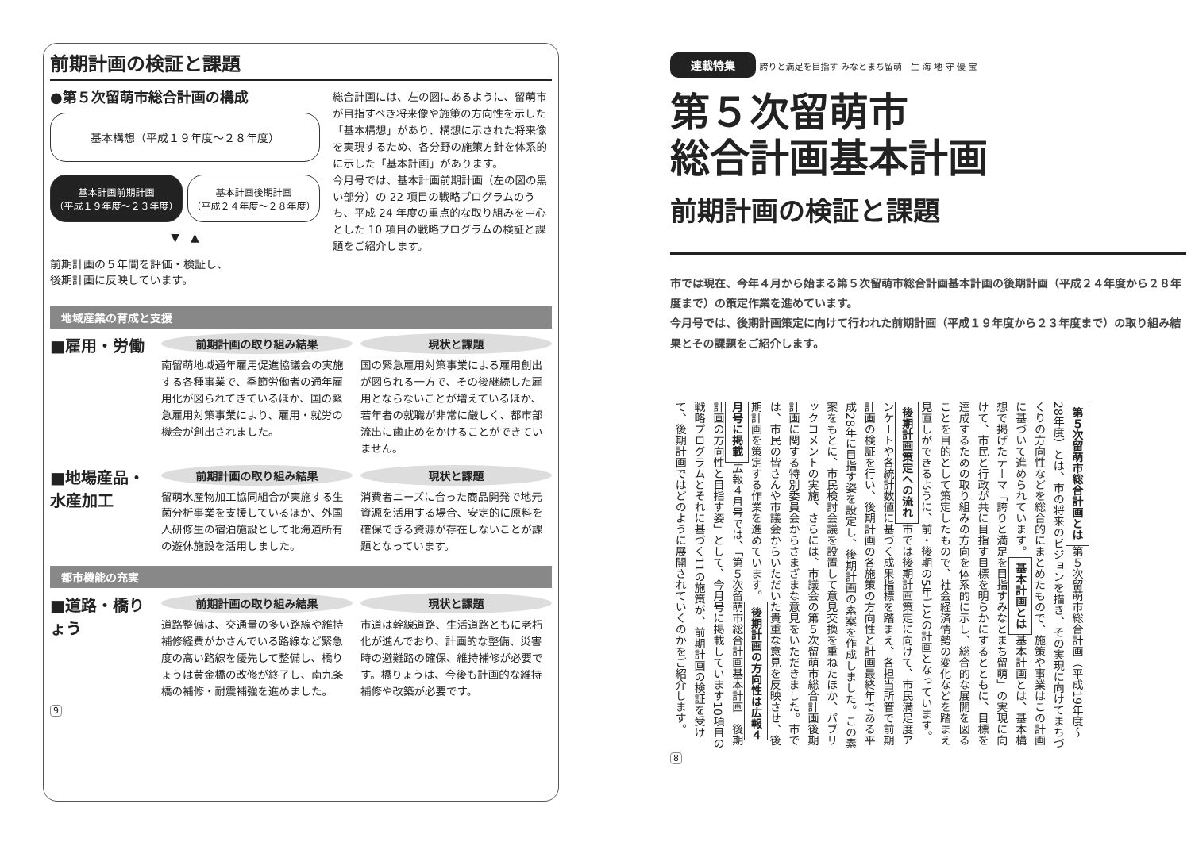前期計画の検証と課題
●第５次留萌市総合計画の構成
基本構想（平成１９年度～２８年度）
基本計画前期計画
（平成１９年度～２３年度）
基本計画後期計画
（平成２４年度～２８年度）
▼　▲
前期計画の５年間を評価・検証し、
後期計画に反映しています。
総合計画には、左の図にあるように、留萌市が目指すべき将来像や施策の方向性を示した「基本構想」があり、構想に示された将来像を実現するため、各分野の施策方針を体系的に示した「基本計画」があります。
今月号では、基本計画前期計画（左の図の黒い部分）の 22 項目の戦略プログラムのうち、平成 24 年度の重点的な取り組みを中心とした 10 項目の戦略プログラムの検証と課題をご紹介します。
地域産業の育成と支援
■雇用・労働
前期計画の取り組み結果
南留萌地域通年雇用促進協議会の実施する各種事業で、季節労働者の通年雇用化が図られてきているほか、国の緊急雇用対策事業により、雇用・就労の機会が創出されました。
現状と課題
国の緊急雇用対策事業による雇用創出が図られる一方で、その後継続した雇用とならないことが増えているほか、若年者の就職が非常に厳しく、都市部流出に歯止めをかけることができていません。
■地場産品・水産加工
前期計画の取り組み結果
留萌水産物加工協同組合が実施する生菌分析事業を支援しているほか、外国人研修生の宿泊施設として北海道所有の遊休施設を活用しました。
現状と課題
消費者ニーズに合った商品開発で地元資源を活用する場合、安定的に原料を確保できる資源が存在しないことが課題となっています。
都市機能の充実
■道路・橋りょう
前期計画の取り組み結果
道路整備は、交通量の多い路線や維持補修経費がかさんでいる路線など緊急度の高い路線を優先して整備し、橋りょうは黄金橋の改修が終了し、南九条橋の補修・耐震補強を進めました。
現状と課題
市道は幹線道路、生活道路ともに老朽化が進んでおり、計画的な整備、災害時の避難路の確保、維持補修が必要です。橋りょうは、今後も計画的な維持補修や改築が必要です。
9
連載特集 誇りと満足を目指す みなとまち留萌　生 海 地 守 優 宝
第５次留萌市
総合計画基本計画
前期計画の検証と課題
市では現在、今年４月から始まる第５次留萌市総合計画基本計画の後期計画（平成２４年度から２８年度まで）の策定作業を進めています。
今月号では、後期計画策定に向けて行われた前期計画（平成１９年度から２３年度まで）の取り組み結果とその課題をご紹介します。
第５次留萌市総合計画とは 第５次留萌市総合計画（平成19年度～28年度）とは、市の将来のビジョンを描き、その実現に向けてまちづくりの方向性などを総合的にまとめたもので、施策や事業はこの計画に基づいて進められています。 基本計画とは 基本計画とは、基本構想で掲げたテーマ「誇りと満足を目指すみなとまち留萌」の実現に向けて、市民と行政が共に目指す目標を明らかにするとともに、目標を達成するための取り組みの方向を体系的に示し、総合的な展開を図ることを目的として策定したもので、社会経済情勢の変化などを踏まえ見直しができるように、前・後期の5年ごとの計画となっています。 後期計画策定への流れ 市では後期計画策定に向けて、市民満足度アンケートや各統計数値に基づく成果指標を踏まえ、各担当所管で前期計画の検証を行い、後期計画の各施策の方向性と計画最終年である平成28年に目指す姿を設定し、後期計画の素案を作成しました。この素案をもとに、市民検討会議を設置して意見交換を重ねたほか、パブリックコメントの実施、さらには、市議会の第５次留萌市総合計画後期計画に関する特別委員会からさまざまな意見をいただきました。市では、市民の皆さんや市議会からいただいた貴重な意見を反映させ、後期計画を策定する作業を進めています。 後期計画の方向性は広報４月号に掲載 広報４月号では、「第５次留萌市総合計画基本計画　後期計画の方向性と目指す姿」として、今月号に掲載しています10項目の戦略プログラムとそれに基づく11の施策が、前期計画の検証を受けて、後期計画ではどのように展開されていくのかをご紹介します。
8